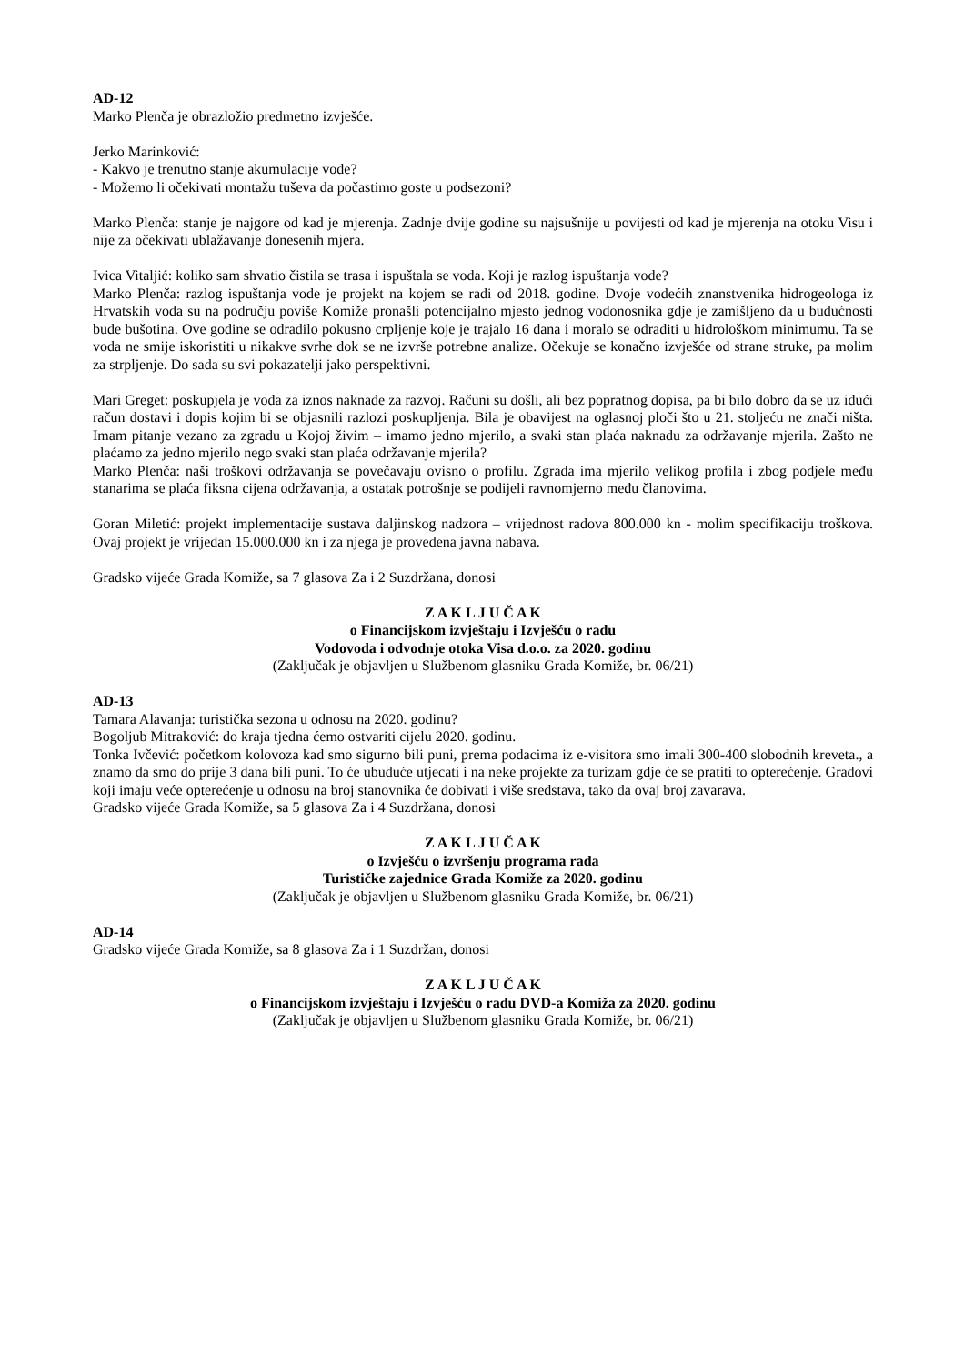AD-12
Marko Plenča je obrazložio predmetno izvješće.
Jerko Marinković:
- Kakvo je trenutno stanje akumulacije vode?
- Možemo li očekivati montažu tuševa da počastimo goste u podsezoni?
Marko Plenča: stanje je najgore od kad je mjerenja. Zadnje dvije godine su najsušnije u povijesti od kad je mjerenja na otoku Visu i nije za očekivati ublažavanje donesenih mjera.
Ivica Vitaljić: koliko sam shvatio čistila se trasa i ispuštala se voda. Koji je razlog ispuštanja vode?
Marko Plenča: razlog ispuštanja vode je projekt na kojem se radi od 2018. godine. Dvoje vodećih znanstvenika hidrogeologa iz Hrvatskih voda su na području poviše Komiže pronašli potencijalno mjesto jednog vodonosnika gdje je zamišljeno da u budućnosti bude bušotina. Ove godine se odradilo pokusno crpljenje koje je trajalo 16 dana i moralo se odraditi u hidrološkom minimumu. Ta se voda ne smije iskoristiti u nikakve svrhe dok se ne izvrše potrebne analize. Očekuje se konačno izvješće od strane struke, pa molim za strpljenje. Do sada su svi pokazatelji jako perspektivni.
Mari Greget: poskupjela je voda za iznos naknade za razvoj. Računi su došli, ali bez popratnog dopisa, pa bi bilo dobro da se uz idući račun dostavi i dopis kojim bi se objasnili razlozi poskupljenja. Bila je obavijest na oglasnoj ploči što u 21. stoljeću ne znači ništa. Imam pitanje vezano za zgradu u Kojoj živim – imamo jedno mjerilo, a svaki stan plaća naknadu za održavanje mjerila. Zašto ne plaćamo za jedno mjerilo nego svaki stan plaća održavanje mjerila?
Marko Plenča: naši troškovi održavanja se povečavaju ovisno o profilu. Zgrada ima mjerilo velikog profila i zbog podjele među stanarima se plaća fiksna cijena održavanja, a ostatak potrošnje se podijeli ravnomjerno među članovima.
Goran Miletić: projekt implementacije sustava daljinskog nadzora – vrijednost radova 800.000 kn - molim specifikaciju troškova. Ovaj projekt je vrijedan 15.000.000 kn i za njega je provedena javna nabava.
Gradsko vijeće Grada Komiže, sa 7 glasova Za i 2 Suzdržana, donosi
Z A K L J U Č A K
o Financijskom izvještaju i Izvješću o radu
Vodovoda i odvodnje otoka Visa d.o.o. za 2020. godinu
(Zaključak je objavljen u Službenom glasniku Grada Komiže, br. 06/21)
AD-13
Tamara Alavanja: turistička sezona u odnosu na 2020. godinu?
Bogoljub Mitraković: do kraja tjedna ćemo ostvariti cijelu 2020. godinu.
Tonka Ivčević: početkom kolovoza kad smo sigurno bili puni, prema podacima iz e-visitora smo imali 300-400 slobodnih kreveta., a znamo da smo do prije 3 dana bili puni. To će ubuduće utjecati i na neke projekte za turizam gdje će se pratiti to opterećenje. Gradovi koji imaju veće opterećenje u odnosu na broj stanovnika će dobivati i više sredstava, tako da ovaj broj zavarava.
Gradsko vijeće Grada Komiže, sa 5 glasova Za i 4 Suzdržana, donosi
Z A K L J U Č A K
o Izvješću o izvršenju programa rada
Turističke zajednice Grada Komiže za 2020. godinu
(Zaključak je objavljen u Službenom glasniku Grada Komiže, br. 06/21)
AD-14
Gradsko vijeće Grada Komiže, sa 8 glasova Za i 1 Suzdržan, donosi
Z A K L J U Č A K
o Financijskom izvještaju i Izvješću o radu DVD-a Komiža za 2020. godinu
(Zaključak je objavljen u Službenom glasniku Grada Komiže, br. 06/21)